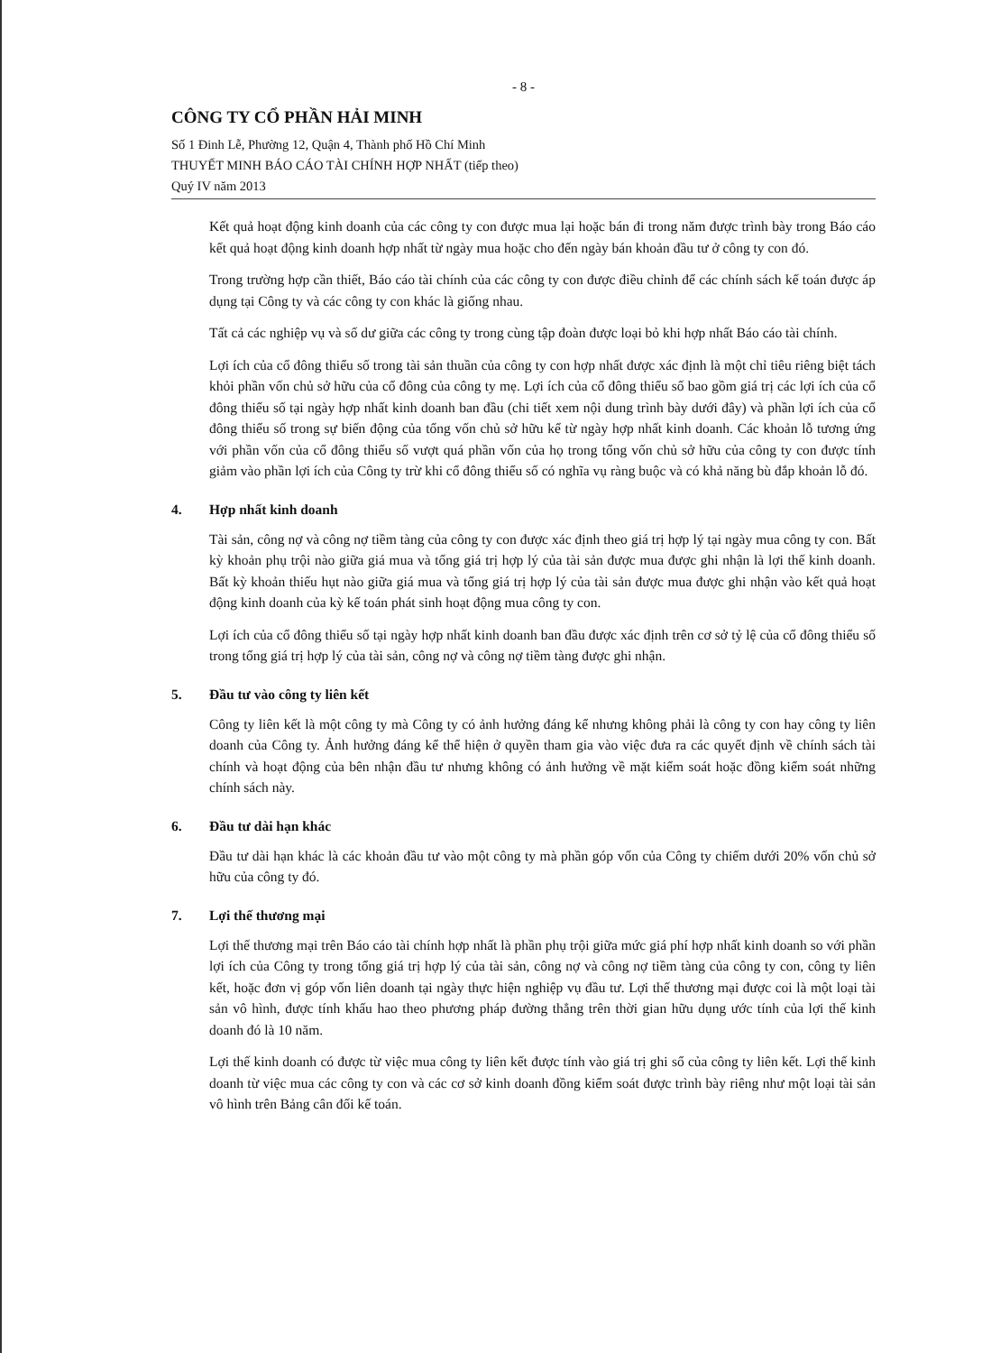- 8 -
CÔNG TY CỔ PHẦN HẢI MINH
Số 1 Đinh Lễ, Phường 12, Quận 4, Thành phố Hồ Chí Minh
THUYẾT MINH BÁO CÁO TÀI CHÍNH HỢP NHẤT (tiếp theo)
Quý IV năm 2013
Kết quả hoạt động kinh doanh của các công ty con được mua lại hoặc bán đi trong năm được trình bày trong Báo cáo kết quả hoạt động kinh doanh hợp nhất từ ngày mua hoặc cho đến ngày bán khoản đầu tư ở công ty con đó.
Trong trường hợp cần thiết, Báo cáo tài chính của các công ty con được điều chỉnh để các chính sách kế toán được áp dụng tại Công ty và các công ty con khác là giống nhau.
Tất cả các nghiệp vụ và số dư giữa các công ty trong cùng tập đoàn được loại bỏ khi hợp nhất Báo cáo tài chính.
Lợi ích của cổ đông thiểu số trong tài sản thuần của công ty con hợp nhất được xác định là một chỉ tiêu riêng biệt tách khỏi phần vốn chủ sở hữu của cổ đông của công ty mẹ. Lợi ích của cổ đông thiểu số bao gồm giá trị các lợi ích của cổ đông thiểu số tại ngày hợp nhất kinh doanh ban đầu (chi tiết xem nội dung trình bày dưới đây) và phần lợi ích của cổ đông thiểu số trong sự biến động của tổng vốn chủ sở hữu kể từ ngày hợp nhất kinh doanh. Các khoản lỗ tương ứng với phần vốn của cổ đông thiểu số vượt quá phần vốn của họ trong tổng vốn chủ sở hữu của công ty con được tính giảm vào phần lợi ích của Công ty trừ khi cổ đông thiểu số có nghĩa vụ ràng buộc và có khả năng bù đắp khoản lỗ đó.
4. Hợp nhất kinh doanh
Tài sản, công nợ và công nợ tiềm tàng của công ty con được xác định theo giá trị hợp lý tại ngày mua công ty con. Bất kỳ khoản phụ trội nào giữa giá mua và tổng giá trị hợp lý của tài sản được mua được ghi nhận là lợi thế kinh doanh. Bất kỳ khoản thiếu hụt nào giữa giá mua và tổng giá trị hợp lý của tài sản được mua được ghi nhận vào kết quả hoạt động kinh doanh của kỳ kế toán phát sinh hoạt động mua công ty con.
Lợi ích của cổ đông thiểu số tại ngày hợp nhất kinh doanh ban đầu được xác định trên cơ sở tỷ lệ của cổ đông thiểu số trong tổng giá trị hợp lý của tài sản, công nợ và công nợ tiềm tàng được ghi nhận.
5. Đầu tư vào công ty liên kết
Công ty liên kết là một công ty mà Công ty có ảnh hưởng đáng kể nhưng không phải là công ty con hay công ty liên doanh của Công ty. Ảnh hưởng đáng kể thể hiện ở quyền tham gia vào việc đưa ra các quyết định về chính sách tài chính và hoạt động của bên nhận đầu tư nhưng không có ảnh hưởng về mặt kiểm soát hoặc đồng kiểm soát những chính sách này.
6. Đầu tư dài hạn khác
Đầu tư dài hạn khác là các khoản đầu tư vào một công ty mà phần góp vốn của Công ty chiếm dưới 20% vốn chủ sở hữu của công ty đó.
7. Lợi thế thương mại
Lợi thế thương mại trên Báo cáo tài chính hợp nhất là phần phụ trội giữa mức giá phí hợp nhất kinh doanh so với phần lợi ích của Công ty trong tổng giá trị hợp lý của tài sản, công nợ và công nợ tiềm tàng của công ty con, công ty liên kết, hoặc đơn vị góp vốn liên doanh tại ngày thực hiện nghiệp vụ đầu tư. Lợi thế thương mại được coi là một loại tài sản vô hình, được tính khấu hao theo phương pháp đường thẳng trên thời gian hữu dụng ước tính của lợi thế kinh doanh đó là 10 năm.
Lợi thế kinh doanh có được từ việc mua công ty liên kết được tính vào giá trị ghi sổ của công ty liên kết. Lợi thế kinh doanh từ việc mua các công ty con và các cơ sở kinh doanh đồng kiểm soát được trình bày riêng như một loại tài sản vô hình trên Bảng cân đối kế toán.